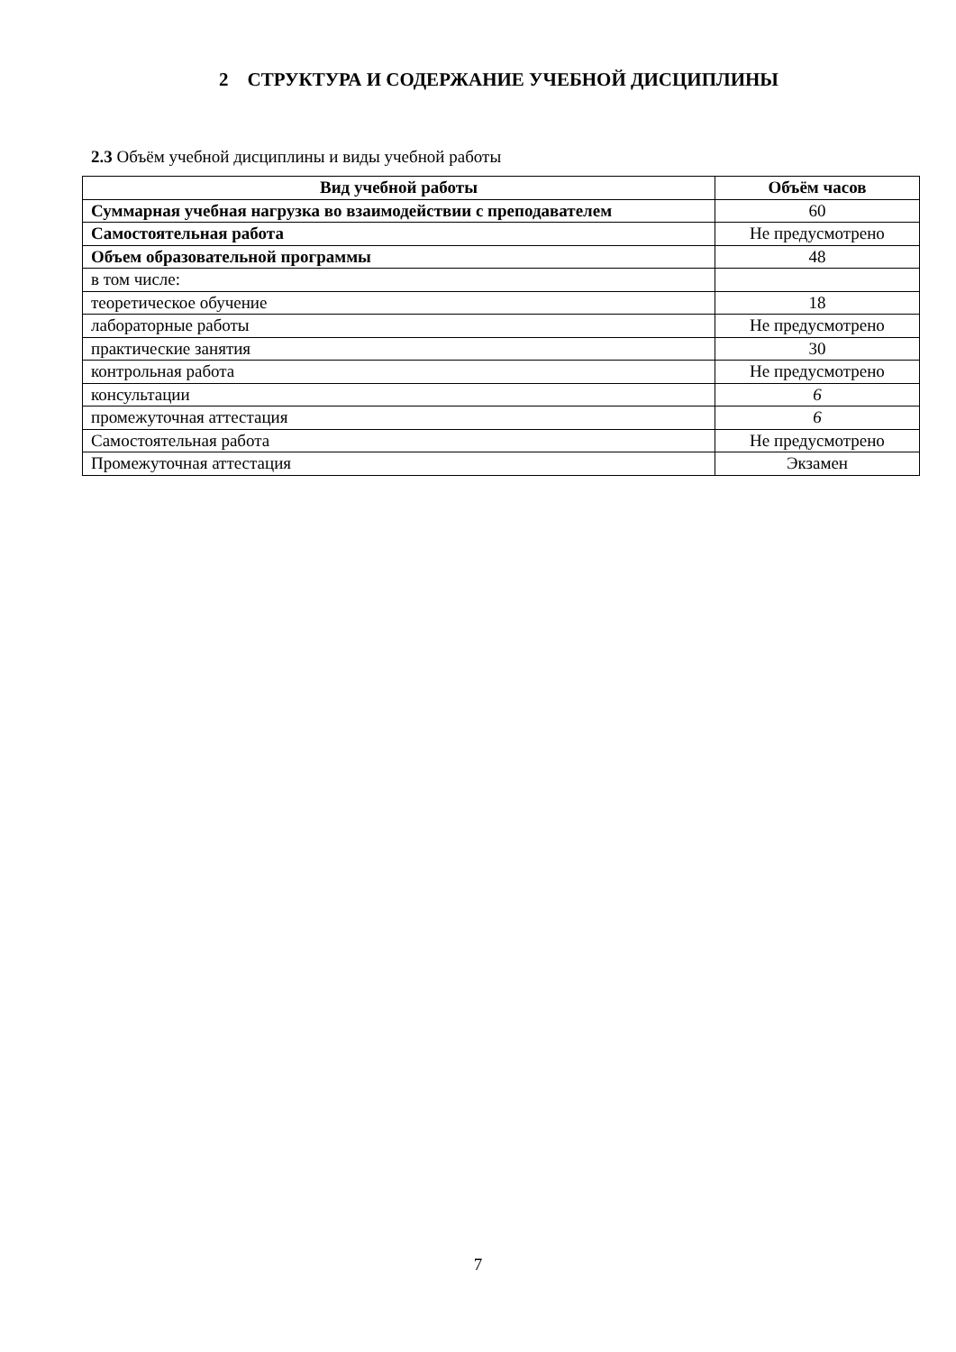2 СТРУКТУРА И СОДЕРЖАНИЕ УЧЕБНОЙ ДИСЦИПЛИНЫ
2.3 Объём учебной дисциплины и виды учебной работы
| Вид учебной работы | Объём часов |
| --- | --- |
| Суммарная учебная нагрузка во взаимодействии с преподавателем | 60 |
| Самостоятельная работа | Не предусмотрено |
| Объем образовательной программы | 48 |
| в том числе: | |
| теоретическое обучение | 18 |
| лабораторные работы | Не предусмотрено |
| практические занятия | 30 |
| контрольная работа | Не предусмотрено |
| консультации | 6 |
| промежуточная аттестация | 6 |
| Самостоятельная работа | Не предусмотрено |
| Промежуточная аттестация | Экзамен |
7